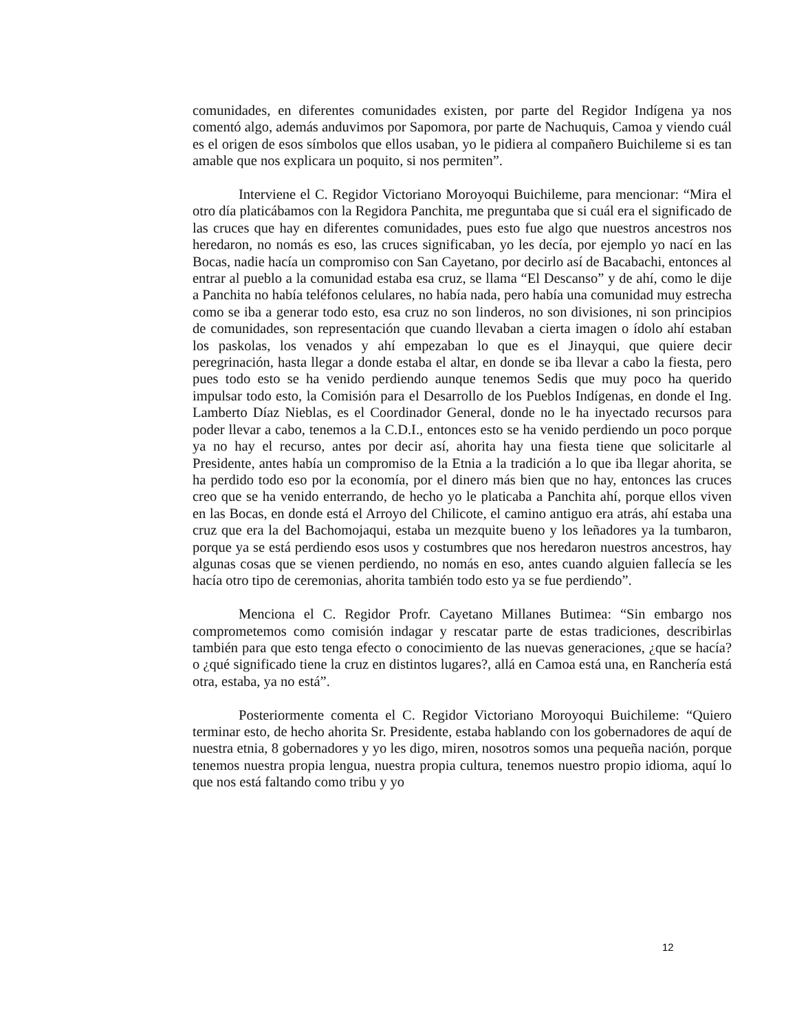comunidades, en diferentes comunidades existen, por parte del Regidor Indígena ya nos comentó algo, además anduvimos por Sapomora, por parte de Nachuquis, Camoa y viendo cuál es el origen de esos símbolos que ellos usaban, yo le pidiera al compañero Buichileme si es tan amable que nos explicara un poquito, si nos permiten”.
Interviene el C. Regidor Victoriano Moroyoqui Buichileme, para mencionar: “Mira el otro día platicábamos con la Regidora Panchita, me preguntaba que si cuál era el significado de las cruces que hay en diferentes comunidades, pues esto fue algo que nuestros ancestros nos heredaron, no nomás es eso, las cruces significaban, yo les decía, por ejemplo yo nací en las Bocas, nadie hacía un compromiso con San Cayetano, por decirlo así de Bacabachi, entonces al entrar al pueblo a la comunidad estaba esa cruz, se llama “El Descanso” y de ahí, como le dije a Panchita no había teléfonos celulares, no había nada, pero había una comunidad muy estrecha como se iba a generar todo esto, esa cruz no son linderos, no son divisiones, ni son principios de comunidades, son representación que cuando llevaban a cierta imagen o ídolo ahí estaban los paskolas, los venados y ahí empezaban lo que es el Jinayqui, que quiere decir peregrinación, hasta llegar a donde estaba el altar, en donde se iba llevar a cabo la fiesta, pero pues todo esto se ha venido perdiendo aunque tenemos Sedis que muy poco ha querido impulsar todo esto, la Comisión para el Desarrollo de los Pueblos Indígenas, en donde el Ing. Lamberto Díaz Nieblas, es el Coordinador General, donde no le ha inyectado recursos para poder llevar a cabo, tenemos a la C.D.I., entonces esto se ha venido perdiendo un poco porque ya no hay el recurso, antes por decir así, ahorita hay una fiesta tiene que solicitarle al Presidente, antes había un compromiso de la Etnia a la tradición a lo que iba llegar ahorita, se ha perdido todo eso por la economía, por el dinero más bien que no hay, entonces las cruces creo que se ha venido enterrando, de hecho yo le platicaba a Panchita ahí, porque ellos viven en las Bocas, en donde está el Arroyo del Chilicote, el camino antiguo era atrás, ahí estaba una cruz que era la del Bachomojaqui, estaba un mezquite bueno y los leñadores ya la tumbaron, porque ya se está perdiendo esos usos y costumbres que nos heredaron nuestros ancestros, hay algunas cosas que se vienen perdiendo, no nomás en eso, antes cuando alguien fallecía se les hacía otro tipo de ceremonias, ahorita también todo esto ya se fue perdiendo”.
Menciona el C. Regidor Profr. Cayetano Millanes Butimea: “Sin embargo nos comprometemos como comisión indagar y rescatar parte de estas tradiciones, describirlas también para que esto tenga efecto o conocimiento de las nuevas generaciones, ¿que se hacía? o ¿qué significado tiene la cruz en distintos lugares?, allá en Camoa está una, en Ranchería está otra, estaba, ya no está”.
Posteriormente comenta el C. Regidor Victoriano Moroyoqui Buichileme: “Quiero terminar esto, de hecho ahorita Sr. Presidente, estaba hablando con los gobernadores de aquí de nuestra etnia, 8 gobernadores y yo les digo, miren, nosotros somos una pequeña nación, porque tenemos nuestra propia lengua, nuestra propia cultura, tenemos nuestro propio idioma, aquí lo que nos está faltando como tribu y yo
12